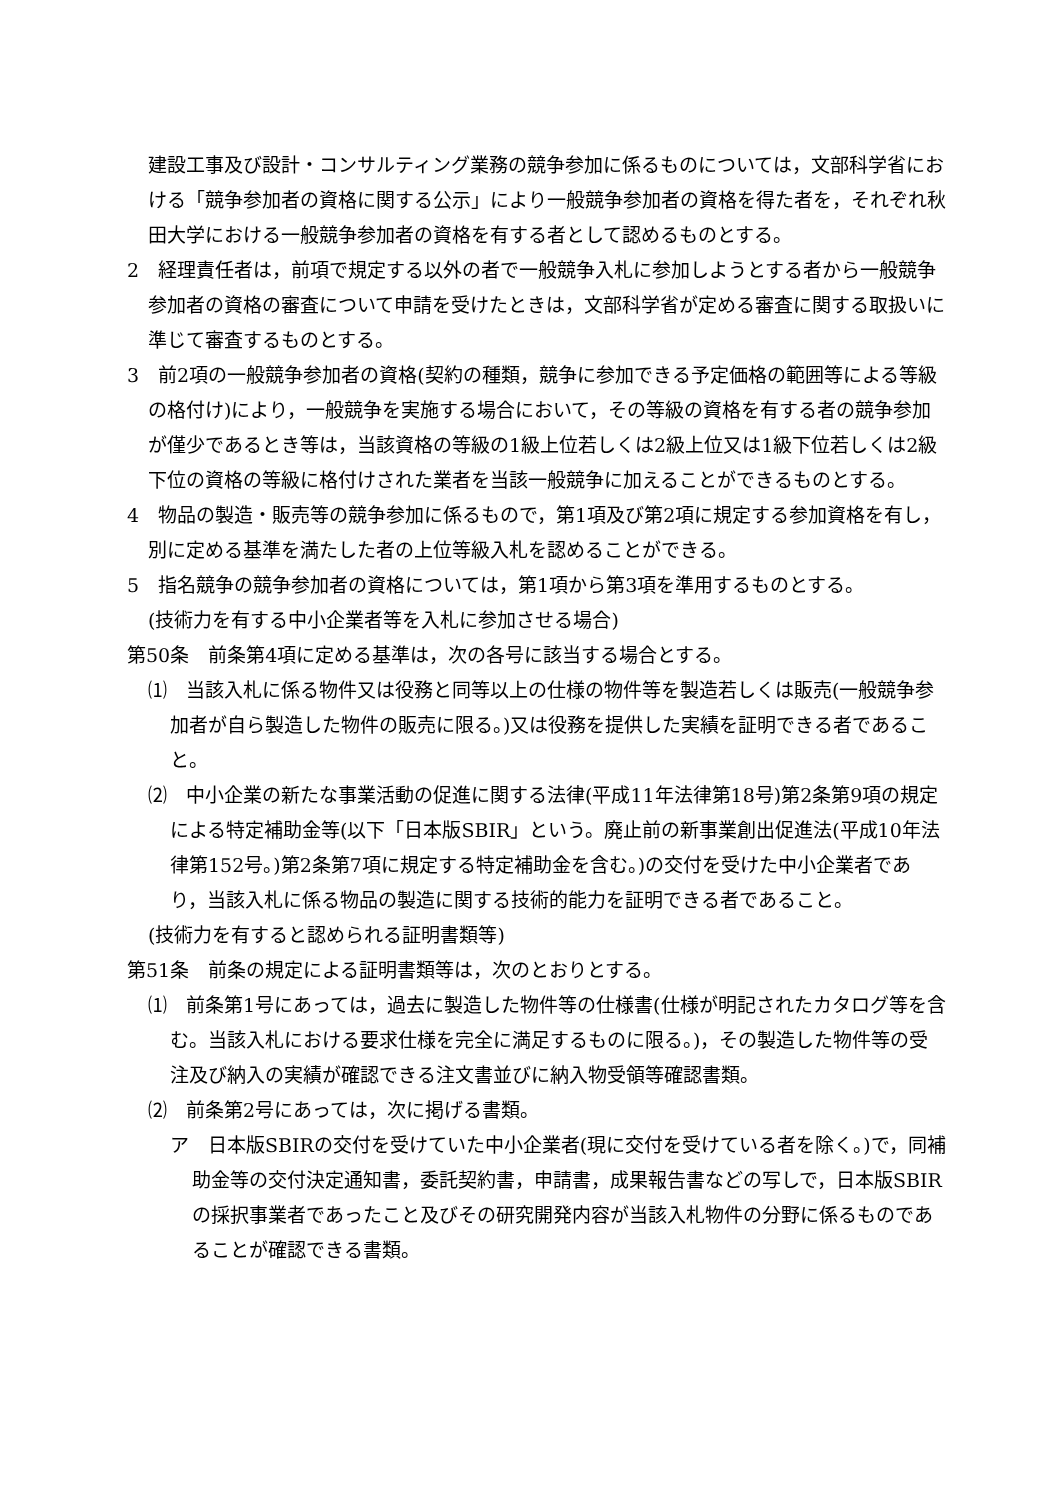建設工事及び設計・コンサルティング業務の競争参加に係るものについては，文部科学省における「競争参加者の資格に関する公示」により一般競争参加者の資格を得た者を，それぞれ秋田大学における一般競争参加者の資格を有する者として認めるものとする。
2　経理責任者は，前項で規定する以外の者で一般競争入札に参加しようとする者から一般競争参加者の資格の審査について申請を受けたときは，文部科学省が定める審査に関する取扱いに準じて審査するものとする。
3　前2項の一般競争参加者の資格(契約の種類，競争に参加できる予定価格の範囲等による等級の格付け)により，一般競争を実施する場合において，その等級の資格を有する者の競争参加が僅少であるとき等は，当該資格の等級の1級上位若しくは2級上位又は1級下位若しくは2級下位の資格の等級に格付けされた業者を当該一般競争に加えることができるものとする。
4　物品の製造・販売等の競争参加に係るもので，第1項及び第2項に規定する参加資格を有し，別に定める基準を満たした者の上位等級入札を認めることができる。
5　指名競争の競争参加者の資格については，第1項から第3項を準用するものとする。
(技術力を有する中小企業者等を入札に参加させる場合)
第50条　前条第4項に定める基準は，次の各号に該当する場合とする。
⑴　当該入札に係る物件又は役務と同等以上の仕様の物件等を製造若しくは販売(一般競争参加者が自ら製造した物件の販売に限る。)又は役務を提供した実績を証明できる者であること。
⑵　中小企業の新たな事業活動の促進に関する法律(平成11年法律第18号)第2条第9項の規定による特定補助金等(以下「日本版SBIR」という。廃止前の新事業創出促進法(平成10年法律第152号。)第2条第7項に規定する特定補助金を含む。)の交付を受けた中小企業者であり，当該入札に係る物品の製造に関する技術的能力を証明できる者であること。
(技術力を有すると認められる証明書類等)
第51条　前条の規定による証明書類等は，次のとおりとする。
⑴　前条第1号にあっては，過去に製造した物件等の仕様書(仕様が明記されたカタログ等を含む。当該入札における要求仕様を完全に満足するものに限る。)，その製造した物件等の受注及び納入の実績が確認できる注文書並びに納入物受領等確認書類。
⑵　前条第2号にあっては，次に掲げる書類。
ア　日本版SBIRの交付を受けていた中小企業者(現に交付を受けている者を除く。)で，同補助金等の交付決定通知書，委託契約書，申請書，成果報告書などの写しで，日本版SBIRの採択事業者であったこと及びその研究開発内容が当該入札物件の分野に係るものであることが確認できる書類。